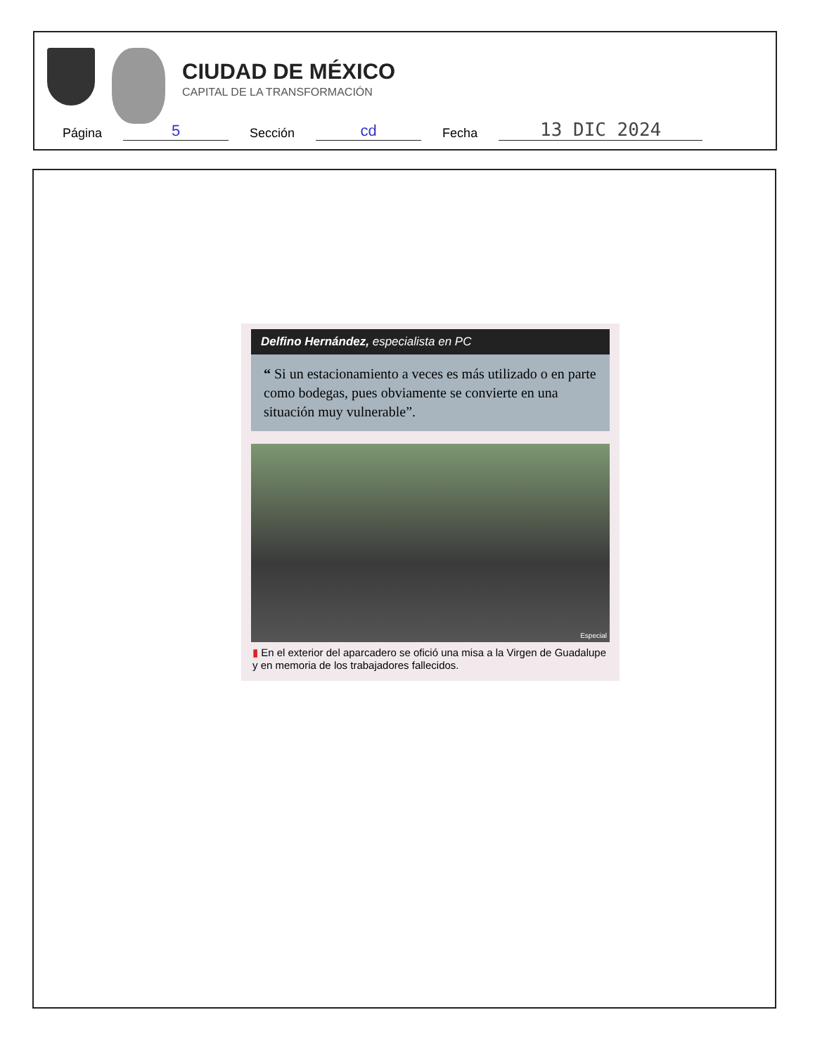CIUDAD DE MÉXICO
CAPITAL DE LA TRANSFORMACIÓN
Página 5 Sección cd Fecha 13 DIC 2024
Delfino Hernández, especialista en PC
“ Si un estacionamiento a veces es más utilizado o en parte como bodegas, pues obviamente se convierte en una situación muy vulnerable”.
Especial
▮ En el exterior del aparcadero se ofició una misa a la Virgen de Guadalupe y en memoria de los trabajadores fallecidos.